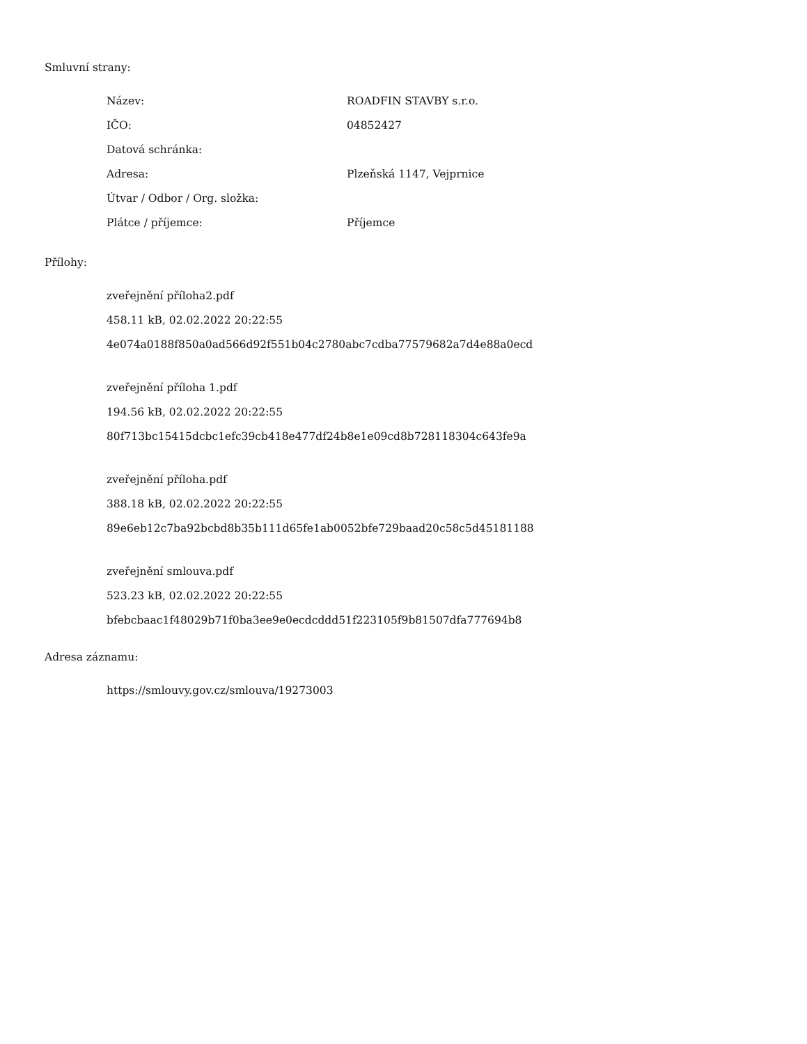Smluvní strany:
| Název: | ROADFIN STAVBY s.r.o. |
| IČO: | 04852427 |
| Datová schránka: | |
| Adresa: | Plzeňská 1147, Vejprnice |
| Útvar / Odbor / Org. složka: | |
| Plátce / příjemce: | Příjemce |
Přílohy:
zveřejnění příloha2.pdf
458.11 kB, 02.02.2022 20:22:55
4e074a0188f850a0ad566d92f551b04c2780abc7cdba77579682a7d4e88a0ecd
zveřejnění příloha 1.pdf
194.56 kB, 02.02.2022 20:22:55
80f713bc15415dcbc1efc39cb418e477df24b8e1e09cd8b728118304c643fe9a
zveřejnění příloha.pdf
388.18 kB, 02.02.2022 20:22:55
89e6eb12c7ba92bcbd8b35b111d65fe1ab0052bfe729baad20c58c5d45181188
zveřejnění smlouva.pdf
523.23 kB, 02.02.2022 20:22:55
bfebcbaac1f48029b71f0ba3ee9e0ecdcddd51f223105f9b81507dfa777694b8
Adresa záznamu:
https://smlouvy.gov.cz/smlouva/19273003